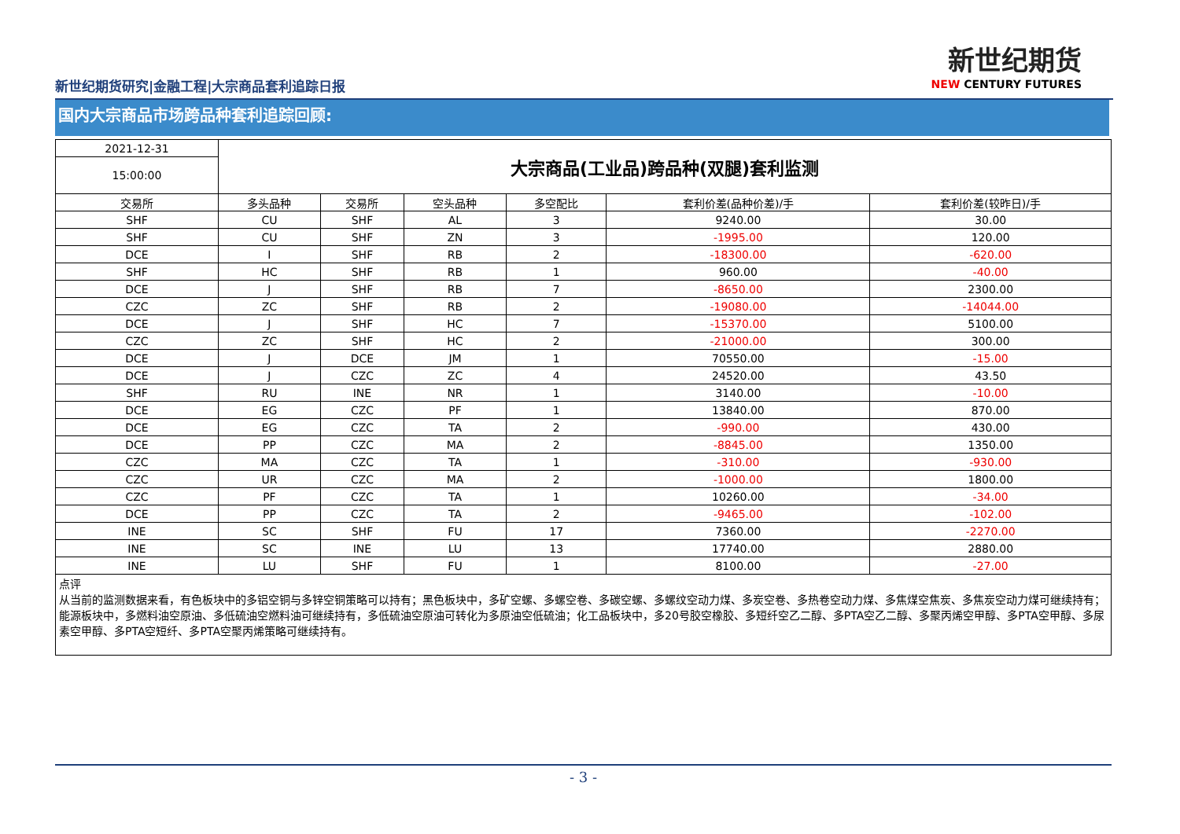新世纪期货研究|金融工程|大宗商品套利追踪日报
新世纪期货
NEW CENTURY FUTURES
国内大宗商品市场跨品种套利追踪回顾:
| 2021-12-31 | 大宗商品(工业品)跨品种(双腿)套利监测 | | | | | |
| 15:00:00 | | | | | | |
| 交易所 | 多头品种 | 交易所 | 空头品种 | 多空配比 | 套利价差(品种价差)/手 | 套利价差(较昨日)/手 |
| SHF | CU | SHF | AL | 3 | 9240.00 | 30.00 |
| SHF | CU | SHF | ZN | 3 | -1995.00 | 120.00 |
| DCE | I | SHF | RB | 2 | -18300.00 | -620.00 |
| SHF | HC | SHF | RB | 1 | 960.00 | -40.00 |
| DCE | J | SHF | RB | 7 | -8650.00 | 2300.00 |
| CZC | ZC | SHF | RB | 2 | -19080.00 | -14044.00 |
| DCE | J | SHF | HC | 7 | -15370.00 | 5100.00 |
| CZC | ZC | SHF | HC | 2 | -21000.00 | 300.00 |
| DCE | J | DCE | JM | 1 | 70550.00 | -15.00 |
| DCE | J | CZC | ZC | 4 | 24520.00 | 43.50 |
| SHF | RU | INE | NR | 1 | 3140.00 | -10.00 |
| DCE | EG | CZC | PF | 1 | 13840.00 | 870.00 |
| DCE | EG | CZC | TA | 2 | -990.00 | 430.00 |
| DCE | PP | CZC | MA | 2 | -8845.00 | 1350.00 |
| CZC | MA | CZC | TA | 1 | -310.00 | -930.00 |
| CZC | UR | CZC | MA | 2 | -1000.00 | 1800.00 |
| CZC | PF | CZC | TA | 1 | 10260.00 | -34.00 |
| DCE | PP | CZC | TA | 2 | -9465.00 | -102.00 |
| INE | SC | SHF | FU | 17 | 7360.00 | -2270.00 |
| INE | SC | INE | LU | 13 | 17740.00 | 2880.00 |
| INE | LU | SHF | FU | 1 | 8100.00 | -27.00 |
| 点评 从当前的监测数据来看，有色板块中的多铝空铜与多锌空铜策略可以持有；黑色板块中，多矿空螺、多螺空卷、多碳空螺、多螺纹空动力煤、多炭空卷、多热卷空动力煤、多焦煤空焦炭、多焦炭空动力煤可继续持有；能源板块中，多燃料油空原油、多低硫油空燃料油可继续持有，多低硫油空原油可转化为多原油空低硫油；化工品板块中，多20号胶空橡胶、多短纤空乙二醇、多PTA空乙二醇、多聚丙烯空甲醇、多PTA空甲醇、多尿素空甲醇、多PTA空短纤、多PTA空聚丙烯策略可继续持有。 | | | | | | |
- 3 -